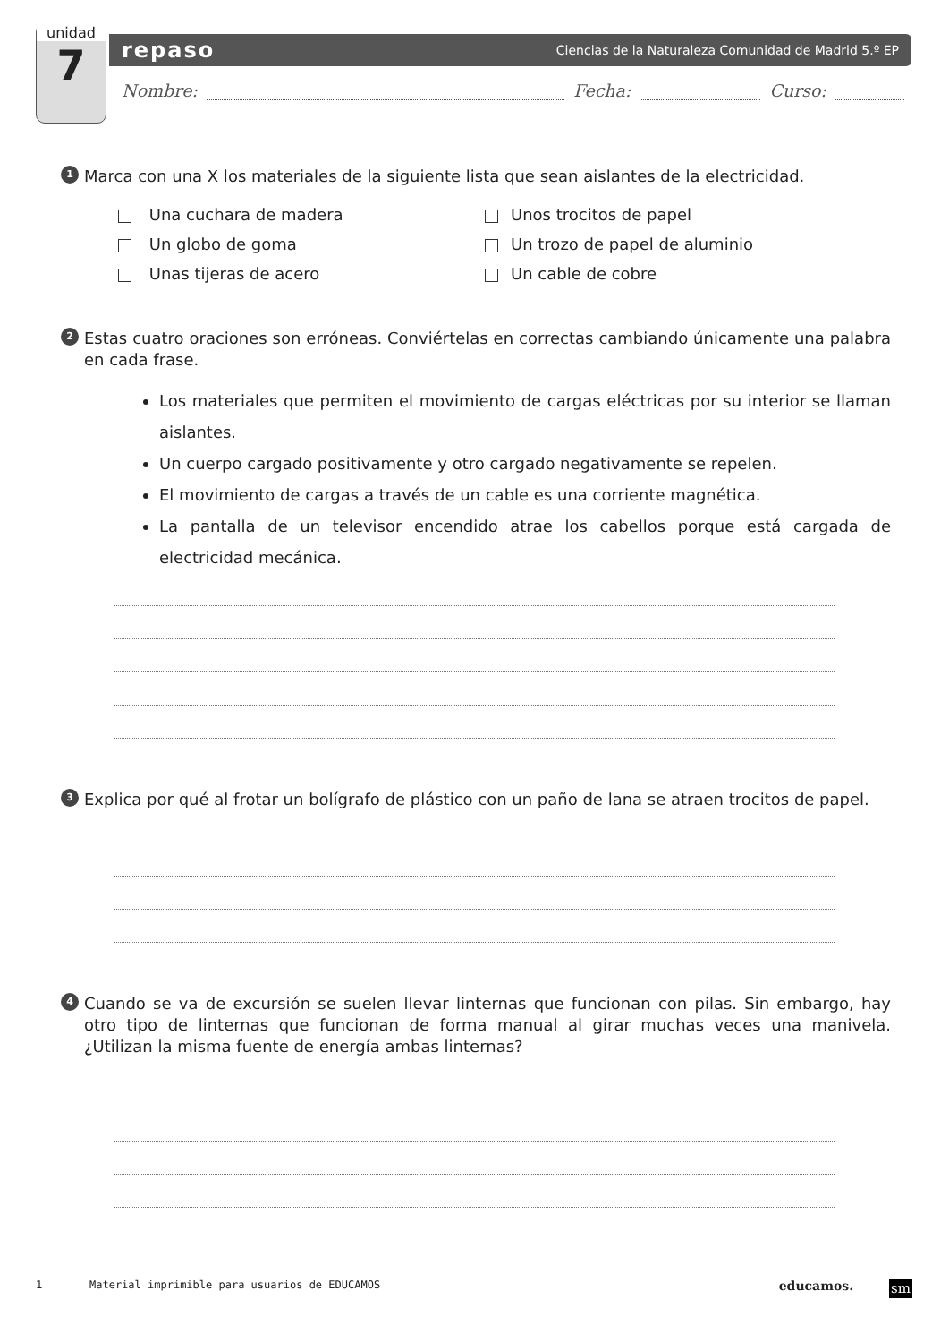unidad
7
repaso Ciencias de la Naturaleza Comunidad de Madrid 5.º EP
Nombre: Fecha: Curso:
1 Marca con una X los materiales de la siguiente lista que sean aislantes de la electricidad.
Una cuchara de madera
Unos trocitos de papel
Un globo de goma
Un trozo de papel de aluminio
Unas tijeras de acero
Un cable de cobre
2 Estas cuatro oraciones son erróneas. Conviértelas en correctas cambiando únicamente una palabra en cada frase.
Los materiales que permiten el movimiento de cargas eléctricas por su interior se llaman aislantes.
Un cuerpo cargado positivamente y otro cargado negativamente se repelen.
El movimiento de cargas a través de un cable es una corriente magnética.
La pantalla de un televisor encendido atrae los cabellos porque está cargada de electricidad mecánica.
3 Explica por qué al frotar un bolígrafo de plástico con un paño de lana se atraen trocitos de papel.
4 Cuando se va de excursión se suelen llevar linternas que funcionan con pilas. Sin embargo, hay otro tipo de linternas que funcionan de forma manual al girar muchas veces una manivela. ¿Utilizan la misma fuente de energía ambas linternas?
1 Material imprimible para usuarios de EDUCAMOS educamos. sm